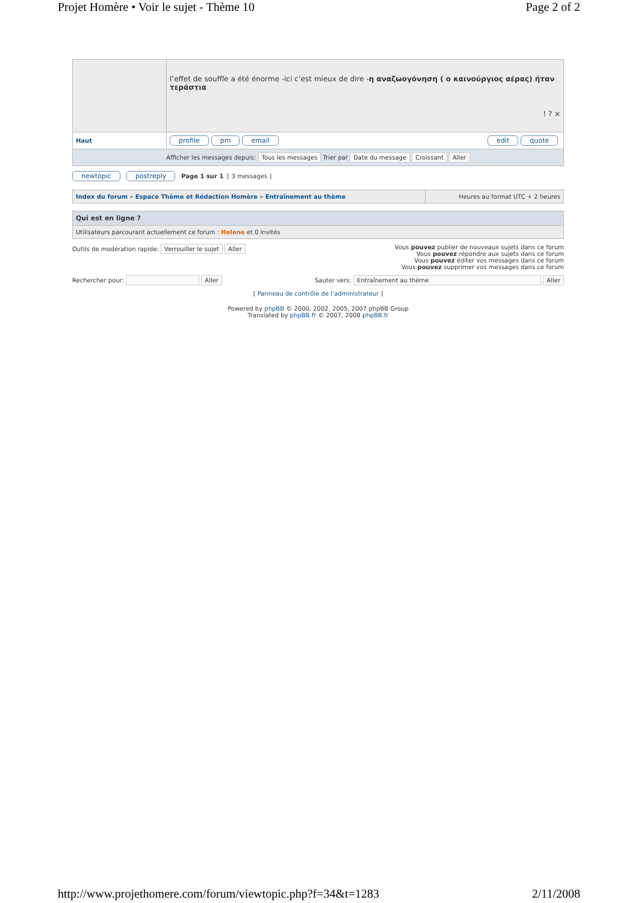Projet Homère • Voir le sujet - Thème 10 Page 2 of 2
| | l’effet de souffle a été énorme -ici c’est mieux de dire - η αναζωογόνηση ( ο καινούργιος αέρας) ήταν τεράστια ! ? × |
| Haut | profile pm email edit quote |
| Afficher les messages depuis: Tous les messages Trier par Date du message Croissant Aller | |
newtopic postreply Page 1 sur 1 [ 3 messages ]
| Index du forum » Espace Thème et Rédaction Homère » Entraînement au thème | Heures au format UTC + 2 heures |
| Qui est en ligne ? |
| Utilisateurs parcourant actuellement ce forum : Helene et 0 invités |
Outils de modération rapide: Verrouiller le sujet Aller Vous pouvez publier de nouveaux sujets dans ce forum
Vous pouvez répondre aux sujets dans ce forum
Vous pouvez éditer vos messages dans ce forum
Vous pouvez supprimer vos messages dans ce forum
Rechercher pour: Aller Sauter vers: Entraînement au thème Aller
[ Panneau de contrôle de l’administrateur ]
Powered by phpBB © 2000, 2002, 2005, 2007 phpBB Group
Translated by phpBB.fr © 2007, 2008 phpBB.fr
http://www.projethomere.com/forum/viewtopic.php?f=34&t=1283 2/11/2008